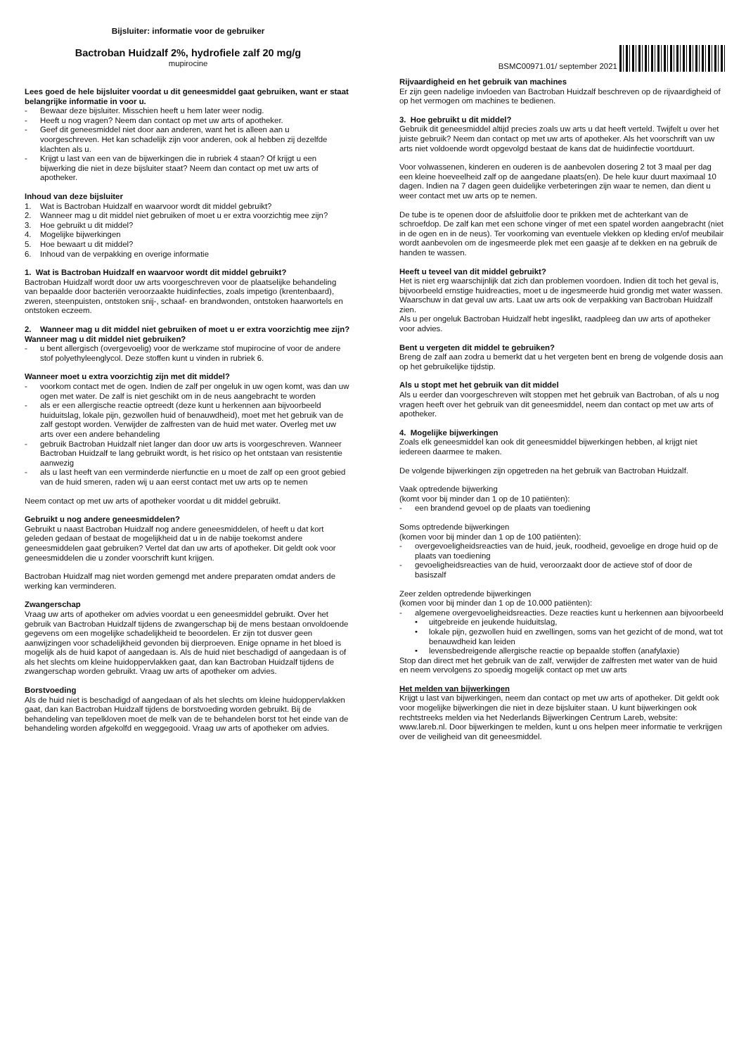Bijsluiter: informatie voor de gebruiker
Bactroban Huidzalf 2%, hydrofiele zalf 20 mg/g
mupirocine
BSMC00971.01/ september 2021
Lees goed de hele bijsluiter voordat u dit geneesmiddel gaat gebruiken, want er staat belangrijke informatie in voor u.
- Bewaar deze bijsluiter. Misschien heeft u hem later weer nodig.
- Heeft u nog vragen? Neem dan contact op met uw arts of apotheker.
- Geef dit geneesmiddel niet door aan anderen, want het is alleen aan u voorgeschreven. Het kan schadelijk zijn voor anderen, ook al hebben zij dezelfde klachten als u.
- Krijgt u last van een van de bijwerkingen die in rubriek 4 staan? Of krijgt u een bijwerking die niet in deze bijsluiter staat? Neem dan contact op met uw arts of apotheker.
Inhoud van deze bijsluiter
1. Wat is Bactroban Huidzalf en waarvoor wordt dit middel gebruikt?
2. Wanneer mag u dit middel niet gebruiken of moet u er extra voorzichtig mee zijn?
3. Hoe gebruikt u dit middel?
4. Mogelijke bijwerkingen
5. Hoe bewaart u dit middel?
6. Inhoud van de verpakking en overige informatie
1. Wat is Bactroban Huidzalf en waarvoor wordt dit middel gebruikt?
Bactroban Huidzalf wordt door uw arts voorgeschreven voor de plaatselijke behandeling van bepaalde door bacteriën veroorzaakte huidinfecties, zoals impetigo (krentenbaard), zweren, steenpuisten, ontstoken snij-, schaaf- en brandwonden, ontstoken haarwortels en ontstoken eczeem.
2. Wanneer mag u dit middel niet gebruiken of moet u er extra voorzichtig mee zijn?
Wanneer mag u dit middel niet gebruiken?
- u bent allergisch (overgevoelig) voor de werkzame stof mupirocine of voor de andere stof polyethyleenglycol. Deze stoffen kunt u vinden in rubriek 6.
Wanneer moet u extra voorzichtig zijn met dit middel?
- voorkom contact met de ogen. Indien de zalf per ongeluk in uw ogen komt, was dan uw ogen met water. De zalf is niet geschikt om in de neus aangebracht te worden
- als er een allergische reactie optreedt (deze kunt u herkennen aan bijvoorbeeld huiduitslag, lokale pijn, gezwollen huid of benauwdheid), moet met het gebruik van de zalf gestopt worden. Verwijder de zalfresten van de huid met water. Overleg met uw arts over een andere behandeling
- gebruik Bactroban Huidzalf niet langer dan door uw arts is voorgeschreven. Wanneer Bactroban Huidzalf te lang gebruikt wordt, is het risico op het ontstaan van resistentie aanwezig
- als u last heeft van een verminderde nierfunctie en u moet de zalf op een groot gebied van de huid smeren, raden wij u aan eerst contact met uw arts op te nemen
Neem contact op met uw arts of apotheker voordat u dit middel gebruikt.
Gebruikt u nog andere geneesmiddelen?
Gebruikt u naast Bactroban Huidzalf nog andere geneesmiddelen, of heeft u dat kort geleden gedaan of bestaat de mogelijkheid dat u in de nabije toekomst andere geneesmiddelen gaat gebruiken? Vertel dat dan uw arts of apotheker. Dit geldt ook voor geneesmiddelen die u zonder voorschrift kunt krijgen.
Bactroban Huidzalf mag niet worden gemengd met andere preparaten omdat anders de werking kan verminderen.
Zwangerschap
Vraag uw arts of apotheker om advies voordat u een geneesmiddel gebruikt. Over het gebruik van Bactroban Huidzalf tijdens de zwangerschap bij de mens bestaan onvoldoende gegevens om een mogelijke schadelijkheid te beoordelen. Er zijn tot dusver geen aanwijzingen voor schadelijkheid gevonden bij dierproeven. Enige opname in het bloed is mogelijk als de huid kapot of aangedaan is. Als de huid niet beschadigd of aangedaan is of als het slechts om kleine huidoppervlakken gaat, dan kan Bactroban Huidzalf tijdens de zwangerschap worden gebruikt. Vraag uw arts of apotheker om advies.
Borstvoeding
Als de huid niet is beschadigd of aangedaan of als het slechts om kleine huidoppervlakken gaat, dan kan Bactroban Huidzalf tijdens de borstvoeding worden gebruikt. Bij de behandeling van tepelkloven moet de melk van de te behandelen borst tot het einde van de behandeling worden afgekolfd en weggegooid. Vraag uw arts of apotheker om advies.
Rijvaardigheid en het gebruik van machines
Er zijn geen nadelige invloeden van Bactroban Huidzalf beschreven op de rijvaardigheid of op het vermogen om machines te bedienen.
3. Hoe gebruikt u dit middel?
Gebruik dit geneesmiddel altijd precies zoals uw arts u dat heeft verteld. Twijfelt u over het juiste gebruik? Neem dan contact op met uw arts of apotheker. Als het voorschrift van uw arts niet voldoende wordt opgevolgd bestaat de kans dat de huidinfectie voortduurt.
Voor volwassenen, kinderen en ouderen is de aanbevolen dosering 2 tot 3 maal per dag een kleine hoeveelheid zalf op de aangedane plaats(en). De hele kuur duurt maximaal 10 dagen. Indien na 7 dagen geen duidelijke verbeteringen zijn waar te nemen, dan dient u weer contact met uw arts op te nemen.
De tube is te openen door de afsluitfolie door te prikken met de achterkant van de schroefdop. De zalf kan met een schone vinger of met een spatel worden aangebracht (niet in de ogen en in de neus). Ter voorkoming van eventuele vlekken op kleding en/of meubilair wordt aanbevolen om de ingesmeerde plek met een gaasje af te dekken en na gebruik de handen te wassen.
Heeft u teveel van dit middel gebruikt?
Het is niet erg waarschijnlijk dat zich dan problemen voordoen. Indien dit toch het geval is, bijvoorbeeld ernstige huidreacties, moet u de ingesmeerde huid grondig met water wassen. Waarschuw in dat geval uw arts. Laat uw arts ook de verpakking van Bactroban Huidzalf zien.
Als u per ongeluk Bactroban Huidzalf hebt ingeslikt, raadpleeg dan uw arts of apotheker voor advies.
Bent u vergeten dit middel te gebruiken?
Breng de zalf aan zodra u bemerkt dat u het vergeten bent en breng de volgende dosis aan op het gebruikelijke tijdstip.
Als u stopt met het gebruik van dit middel
Als u eerder dan voorgeschreven wilt stoppen met het gebruik van Bactroban, of als u nog vragen heeft over het gebruik van dit geneesmiddel, neem dan contact op met uw arts of apotheker.
4. Mogelijke bijwerkingen
Zoals elk geneesmiddel kan ook dit geneesmiddel bijwerkingen hebben, al krijgt niet iedereen daarmee te maken.
De volgende bijwerkingen zijn opgetreden na het gebruik van Bactroban Huidzalf.
Vaak optredende bijwerking
(komt voor bij minder dan 1 op de 10 patiënten):
- een brandend gevoel op de plaats van toediening
Soms optredende bijwerkingen
(komen voor bij minder dan 1 op de 100 patiënten):
- overgevoeligheidsreacties van de huid, jeuk, roodheid, gevoelige en droge huid op de plaats van toediening
- gevoeligheidsreacties van de huid, veroorzaakt door de actieve stof of door de basiszalf
Zeer zelden optredende bijwerkingen
(komen voor bij minder dan 1 op de 10.000 patiënten):
- algemene overgevoeligheidsreacties. Deze reacties kunt u herkennen aan bijvoorbeeld
• uitgebreide en jeukende huiduitslag,
• lokale pijn, gezwollen huid en zwellingen, soms van het gezicht of de mond, wat tot benauwdheid kan leiden
• levensbedreigende allergische reactie op bepaalde stoffen (anafylaxie)
Stop dan direct met het gebruik van de zalf, verwijder de zalfresten met water van de huid en neem vervolgens zo spoedig mogelijk contact op met uw arts
Het melden van bijwerkingen
Krijgt u last van bijwerkingen, neem dan contact op met uw arts of apotheker. Dit geldt ook voor mogelijke bijwerkingen die niet in deze bijsluiter staan. U kunt bijwerkingen ook rechtstreeks melden via het Nederlands Bijwerkingen Centrum Lareb, website: www.lareb.nl. Door bijwerkingen te melden, kunt u ons helpen meer informatie te verkrijgen over de veiligheid van dit geneesmiddel.